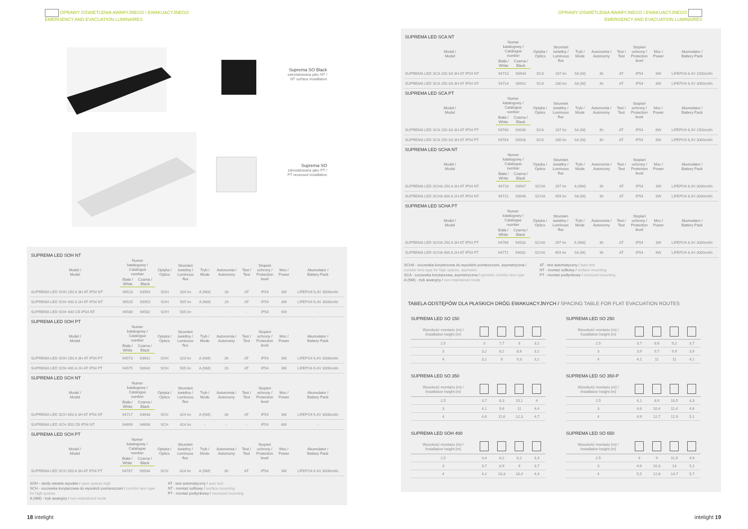OPRAWY OŚWIETLENIA AWARYJNEGO I EWAKUACYJNEGO
EMERGENCY AND EVACUATION LUMINAIRES
Suprema SO Black
zainstalowana jako NT /
NT surface installation
Suprema SO
zainstalowana jako PT /
PT recessed installation
SUPREMA LED SOH NT
| Model / Model | Numer katalogowy / Catalogue number | | Optyka / Optics | Strumień świetlny / Luminous flux | Tryb / Mode | Autonomia / Autonomy | Test / Test | Stopień ochrony / Protection level | Moc / Power | Akumulator / Battery Pack |
| --- | --- | --- | --- | --- | --- | --- | --- | --- | --- | --- |
| | Biała / White | Czarna / Black | | | | | | | | |
| SUPREMA LED SOH 250 A 3H AT IP54 NT | 94523 | 93954 | SOH | 320 lm | A (NM) | 3h | AT | IP54 | 3W | LiFEPO4 6,4V 3000mAh |
| SUPREMA LED SOH 400 A 2H AT IP54 NT | 94525 | 93953 | SOH | 505 lm | A (NM) | 2h | AT | IP54 | 3W | LiFEPO4 6,4V 3000mAh |
| SUPREMA LED SOH 400 CB IP54 NT | 94580 | 94582 | SOH | 505 lm | - | - | - | IP54 | 6W | - |
SUPREMA LED SOH PT
| Model / Model | Numer katalogowy / Catalogue number | | Optyka / Optics | Strumień świetlny / Luminous flux | Tryb / Mode | Autonomia / Autonomy | Test / Test | Stopień ochrony / Protection level | Moc / Power | Akumulator / Battery Pack |
| --- | --- | --- | --- | --- | --- | --- | --- | --- | --- | --- |
| | Biała / White | Czarna / Black | | | | | | | | |
| SUPREMA LED SOH 250 A 3H AT IP54 PT | 94573 | 93941 | SOH | 320 lm | A (NM) | 3h | AT | IP54 | 3W | LiFEPO4 6,4V 3000mAh |
| SUPREMA LED SOH 400 A 2H AT IP54 PT | 94575 | 93940 | SOH | 505 lm | A (NM) | 2h | AT | IP54 | 3W | LiFEPO4 6,4V 3000mAh |
SUPREMA LED SCH NT
| Model / Model | Numer katalogowy / Catalogue number | | Optyka / Optics | Strumień świetlny / Luminous flux | Tryb / Mode | Autonomia / Autonomy | Test / Test | Stopień ochrony / Protection level | Moc / Power | Akumulator / Battery Pack |
| --- | --- | --- | --- | --- | --- | --- | --- | --- | --- | --- |
| | Biała / White | Czarna / Black | | | | | | | | |
| SUPREMA LED SCH 350 A 3H AT IP54 NT | 94717 | 93948 | SCH | 424 lm | A (NM) | 3h | AT | IP54 | 3W | LiFEPO4 6,4V 3000mAh |
| SUPREMA LED SCH 350 CB IP54 NT | 94699 | 94696 | SCH | 424 lm | - | - | - | IP54 | 6W | - |
SUPREMA LED SCH PT
| Model / Model | Numer katalogowy / Catalogue number | | Optyka / Optics | Strumień świetlny / Luminous flux | Tryb / Mode | Autonomia / Autonomy | Test / Test | Stopień ochrony / Protection level | Moc / Power | Akumulator / Battery Pack |
| --- | --- | --- | --- | --- | --- | --- | --- | --- | --- | --- |
| | Biała / White | Czarna / Black | | | | | | | | |
| SUPREMA LED SCH 350 A 3H AT IP54 PT | 94767 | 93934 | SCH | 424 lm | A (NM) | 3h | AT | IP54 | 3W | LiFEPO4 6,4V 3000mAh |
SOH - strefy otwarte wysokie / open spaces high
SCH - soczewka korytarzowa do wysokich pomieszczeń / corridor lens type
for high spaces
A (NM) - tryb awaryjny / non-maintained mode
AT - test automatyczny / auto test
NT - montaż sufitowy / surface mounting
PT - montaż podtynkowy / recessed mounting
18 intelight
OPRAWY OŚWIETLENIA AWARYJNEGO I EWAKUACYJNEGO
EMERGENCY AND EVACUATION LUMINAIRES
SUPREMA LED SCA NT
| Model / Model | Numer katalogowy / Catalogue number | | Optyka / Optics | Strumień świetlny / Luminous flux | Tryb / Mode | Autonomia / Autonomy | Test / Test | Stopień ochrony / Protection level | Moc / Power | Akumulator / Battery Pack |
| --- | --- | --- | --- | --- | --- | --- | --- | --- | --- | --- |
| | Biała / White | Czarna / Black | | | | | | | | |
| SUPREMA LED SCA 150 SA 3H AT IP54 NT | 94710 | 93944 | SCA | 167 lm | SA (M) | 3h | AT | IP54 | 6W | LiFEPO4 6,4V 1500mAh |
| SUPREMA LED SCA 250 SA 3H AT IP54 NT | 94714 | 93942 | SCA | 280 lm | SA (M) | 3h | AT | IP54 | 8W | LiFEPO4 6,4V 3000mAh |
SUPREMA LED SCA PT
| Model / Model | Numer katalogowy / Catalogue number | | Optyka / Optics | Strumień świetlny / Luminous flux | Tryb / Mode | Autonomia / Autonomy | Test / Test | Stopień ochrony / Protection level | Moc / Power | Akumulator / Battery Pack |
| --- | --- | --- | --- | --- | --- | --- | --- | --- | --- | --- |
| | Biała / White | Czarna / Black | | | | | | | | |
| SUPREMA LED SCA 150 SA 3H AT IP54 PT | 94760 | 93930 | SCA | 167 lm | SA (M) | 3h | AT | IP54 | 6W | LiFEPO4 6,4V 1500mAh |
| SUPREMA LED SCA 250 SA 3H AT IP54 PT | 94764 | 93928 | SCA | 280 lm | SA (M) | 3h | AT | IP54 | 8W | LiFEPO4 6,4V 3000mAh |
SUPREMA LED SCHA NT
| Model / Model | Numer katalogowy / Catalogue number | | Optyka / Optics | Strumień świetlny / Luminous flux | Tryb / Mode | Autonomia / Autonomy | Test / Test | Stopień ochrony / Protection level | Moc / Power | Akumulator / Battery Pack |
| --- | --- | --- | --- | --- | --- | --- | --- | --- | --- | --- |
| | Biała / White | Czarna / Black | | | | | | | | |
| SUPREMA LED SCHA 250 A 3H AT IP54 NT | 94719 | 93947 | SCHA | 297 lm | A (NM) | 3h | AT | IP54 | 3W | LiFEPO4 6,4V 3000mAh |
| SUPREMA LED SCHA 400 A 2H AT IP54 NT | 94721 | 93946 | SCHA | 459 lm | SA (M) | 3h | AT | IP54 | 6W | LiFEPO4 6,4V 3000mAh |
SUPREMA LED SCHA PT
| Model / Model | Numer katalogowy / Catalogue number | | Optyka / Optics | Strumień świetlny / Luminous flux | Tryb / Mode | Autonomia / Autonomy | Test / Test | Stopień ochrony / Protection level | Moc / Power | Akumulator / Battery Pack |
| --- | --- | --- | --- | --- | --- | --- | --- | --- | --- | --- |
| | Biała / White | Czarna / Black | | | | | | | | |
| SUPREMA LED SCHA 250 A 3H AT IP54 PT | 94769 | 93933 | SCHA | 297 lm | A (NM) | 3h | AT | IP54 | 3W | LiFEPO4 6,4V 3000mAh |
| SUPREMA LED SCHA 400 A 2H AT IP54 PT | 94771 | 93932 | SCHA | 459 lm | SA (M) | 3h | AT | IP54 | 6W | LiFEPO4 6,4V 3000mAh |
SCHA - soczewka korytarzowa do wysokich pomieszczeń, asymetryczna /
corridor lens type for high spaces, asymetric
SCA - soczewka korytarzowa, asymetryczna / aymetric corridor lens type
A (NM) - tryb awaryjny / non-maintained mode
AT - test automatyczny / auto test
NT - montaż sufitowy / surface mounting
PT - montaż podtynkowy / recessed mounting
TABELA ODSTĘPÓW DLA PŁASKICH DRÓG EWAKUACYJNYCH / SPACING TABLE FOR FLAT EVACUATION ROUTES
SUPREMA LED SO 150
| Wysokość montażu (m) / Installation height (m) | | | | |
| --- | --- | --- | --- | --- |
| 2,5 | 3 | 7,7 | 8 | 3,2 |
| 3 | 3,2 | 8,2 | 8,6 | 3,2 |
| 4 | 3,1 | 9 | 9,3 | 3,2 |
SUPREMA LED SO 250
| Wysokość montażu (m) / Installation height (m) | | | | |
| --- | --- | --- | --- | --- |
| 2,5 | 3,7 | 8,6 | 9,2 | 3,7 |
| 3 | 3,9 | 9,7 | 9,9 | 3,9 |
| 4 | 4,1 | 11 | 11 | 4,1 |
SUPREMA LED SO 350
| Wysokość montażu (m) / Installation height (m) | | | | |
| --- | --- | --- | --- | --- |
| 2,5 | 3,7 | 8,3 | 10,1 | 4 |
| 3 | 4,1 | 9,6 | 11 | 4,4 |
| 4 | 4,6 | 11,6 | 12,3 | 4,7 |
SUPREMA LED SO 350-P
| Wysokość montażu (m) / Installation height (m) | | | | |
| --- | --- | --- | --- | --- |
| 2,5 | 4,1 | 8,9 | 10,5 | 4,3 |
| 3 | 4,6 | 10,4 | 11,4 | 4,6 |
| 4 | 4,9 | 12,7 | 12,9 | 5,1 |
SUPREMA LED SOH 400
| Wysokość montażu (m) / Installation height (m) | | | | |
| --- | --- | --- | --- | --- |
| 2,5 | 3,4 | 8,2 | 8,2 | 3,4 |
| 3 | 3,7 | 8,9 | 9 | 3,7 |
| 4 | 4,2 | 10,3 | 10,4 | 4,4 |
SUPREMA LED SO 650
| Wysokość montażu (m) / Installation height (m) | | | | |
| --- | --- | --- | --- | --- |
| 2,5 | 4 | 9 | 11,9 | 4,9 |
| 3 | 4,6 | 10,3 | 13 | 5,2 |
| 4 | 5,5 | 12,8 | 14,7 | 5,7 |
intelight 19